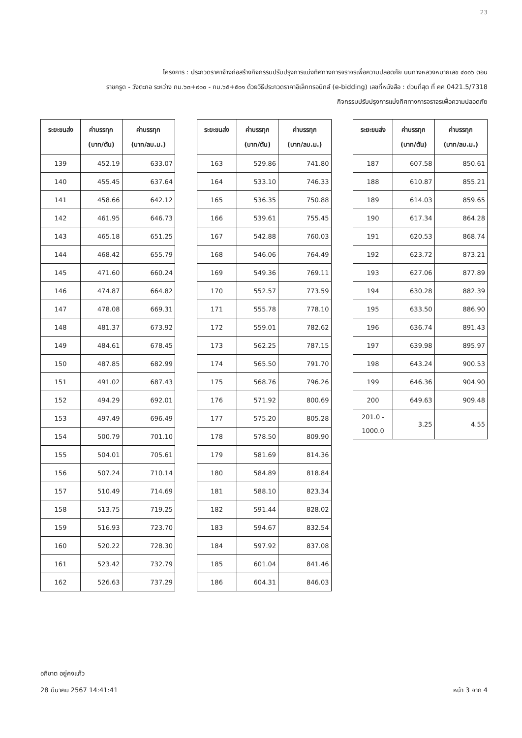23
โครงการ : ประกวดราคาจ้างก่อสร้างกิจกรรมปรับปรุงการแบ่งทิศทางการจราจรเพื่อความปลอดภัย บนทางหลวงหมายเลข ๔๐๐๖ ตอน
ราชกรูด - วังตะกอ ระหว่าง กม.๖๓+๙๐๐ - กม.๖๕+๕๐๑ ด้วยวิธีประกวดราคาอิเล็กทรอนิกส์ (e-bidding) เลขที่หนังสือ : ด่วนที่สุด ที่ คค 0421.5/7318
กิจกรรมปรับปรุงการแบ่งทิศทางการจราจรเพื่อความปลอดภัย
| ระยะขนส่ง | ค่าบรรทุก (บาท/ตัน) | ค่าบรรทุก (บาท/ลบ.ม.) |
| --- | --- | --- |
| 139 | 452.19 | 633.07 |
| 140 | 455.45 | 637.64 |
| 141 | 458.66 | 642.12 |
| 142 | 461.95 | 646.73 |
| 143 | 465.18 | 651.25 |
| 144 | 468.42 | 655.79 |
| 145 | 471.60 | 660.24 |
| 146 | 474.87 | 664.82 |
| 147 | 478.08 | 669.31 |
| 148 | 481.37 | 673.92 |
| 149 | 484.61 | 678.45 |
| 150 | 487.85 | 682.99 |
| 151 | 491.02 | 687.43 |
| 152 | 494.29 | 692.01 |
| 153 | 497.49 | 696.49 |
| 154 | 500.79 | 701.10 |
| 155 | 504.01 | 705.61 |
| 156 | 507.24 | 710.14 |
| 157 | 510.49 | 714.69 |
| 158 | 513.75 | 719.25 |
| 159 | 516.93 | 723.70 |
| 160 | 520.22 | 728.30 |
| 161 | 523.42 | 732.79 |
| 162 | 526.63 | 737.29 |
| ระยะขนส่ง | ค่าบรรทุก (บาท/ตัน) | ค่าบรรทุก (บาท/ลบ.ม.) |
| --- | --- | --- |
| 163 | 529.86 | 741.80 |
| 164 | 533.10 | 746.33 |
| 165 | 536.35 | 750.88 |
| 166 | 539.61 | 755.45 |
| 167 | 542.88 | 760.03 |
| 168 | 546.06 | 764.49 |
| 169 | 549.36 | 769.11 |
| 170 | 552.57 | 773.59 |
| 171 | 555.78 | 778.10 |
| 172 | 559.01 | 782.62 |
| 173 | 562.25 | 787.15 |
| 174 | 565.50 | 791.70 |
| 175 | 568.76 | 796.26 |
| 176 | 571.92 | 800.69 |
| 177 | 575.20 | 805.28 |
| 178 | 578.50 | 809.90 |
| 179 | 581.69 | 814.36 |
| 180 | 584.89 | 818.84 |
| 181 | 588.10 | 823.34 |
| 182 | 591.44 | 828.02 |
| 183 | 594.67 | 832.54 |
| 184 | 597.92 | 837.08 |
| 185 | 601.04 | 841.46 |
| 186 | 604.31 | 846.03 |
| ระยะขนส่ง | ค่าบรรทุก (บาท/ตัน) | ค่าบรรทุก (บาท/ลบ.ม.) |
| --- | --- | --- |
| 187 | 607.58 | 850.61 |
| 188 | 610.87 | 855.21 |
| 189 | 614.03 | 859.65 |
| 190 | 617.34 | 864.28 |
| 191 | 620.53 | 868.74 |
| 192 | 623.72 | 873.21 |
| 193 | 627.06 | 877.89 |
| 194 | 630.28 | 882.39 |
| 195 | 633.50 | 886.90 |
| 196 | 636.74 | 891.43 |
| 197 | 639.98 | 895.97 |
| 198 | 643.24 | 900.53 |
| 199 | 646.36 | 904.90 |
| 200 | 649.63 | 909.48 |
| 201.0 - 1000.0 | 3.25 | 4.55 |
อภิชาต อยู่คงแก้ว
28 มีนาคม 2567 14:41:41
หน้า 3 จาก 4